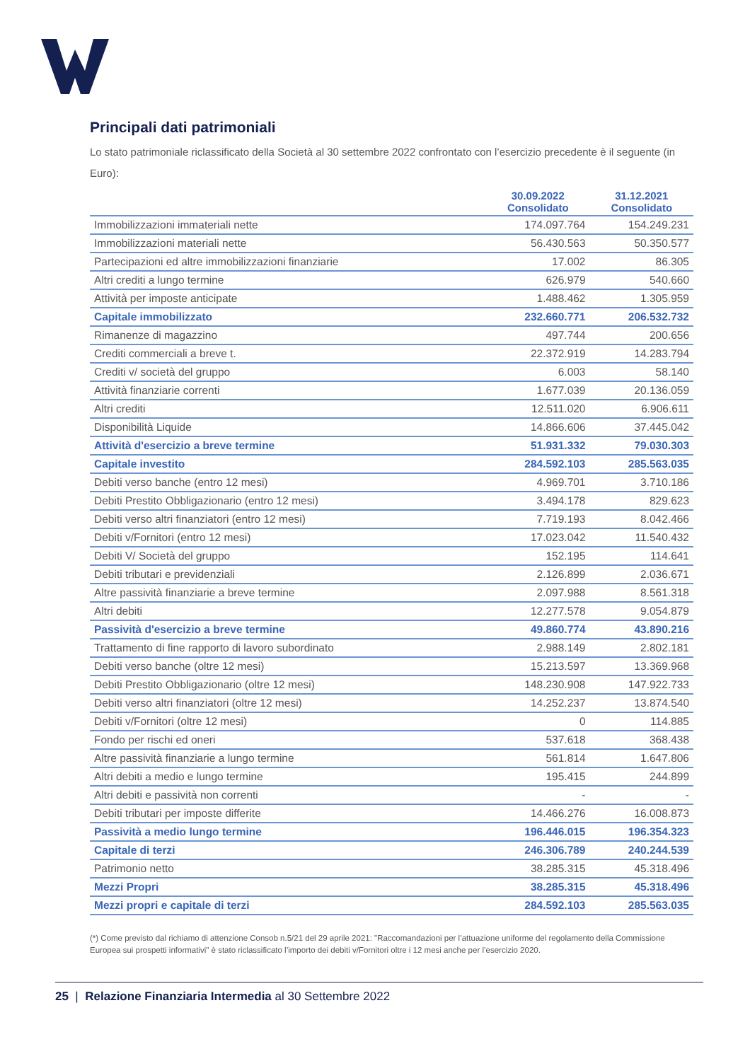Principali dati patrimoniali
Lo stato patrimoniale riclassificato della Società al 30 settembre 2022 confrontato con l’esercizio precedente è il seguente (in Euro):
| | 30.09.2022 Consolidato | 31.12.2021 Consolidato |
| --- | --- | --- |
| Immobilizzazioni immateriali nette | 174.097.764 | 154.249.231 |
| Immobilizzazioni materiali nette | 56.430.563 | 50.350.577 |
| Partecipazioni ed altre immobilizzazioni finanziarie | 17.002 | 86.305 |
| Altri crediti a lungo termine | 626.979 | 540.660 |
| Attività per imposte anticipate | 1.488.462 | 1.305.959 |
| Capitale immobilizzato | 232.660.771 | 206.532.732 |
| Rimanenze di magazzino | 497.744 | 200.656 |
| Crediti commerciali a breve t. | 22.372.919 | 14.283.794 |
| Crediti v/ società del gruppo | 6.003 | 58.140 |
| Attività finanziarie correnti | 1.677.039 | 20.136.059 |
| Altri crediti | 12.511.020 | 6.906.611 |
| Disponibilità Liquide | 14.866.606 | 37.445.042 |
| Attività d'esercizio a breve termine | 51.931.332 | 79.030.303 |
| Capitale investito | 284.592.103 | 285.563.035 |
| Debiti verso banche (entro 12 mesi) | 4.969.701 | 3.710.186 |
| Debiti Prestito Obbligazionario (entro 12 mesi) | 3.494.178 | 829.623 |
| Debiti verso altri finanziatori (entro 12 mesi) | 7.719.193 | 8.042.466 |
| Debiti v/Fornitori (entro 12 mesi) | 17.023.042 | 11.540.432 |
| Debiti V/ Società del gruppo | 152.195 | 114.641 |
| Debiti tributari e previdenziali | 2.126.899 | 2.036.671 |
| Altre passività finanziarie a breve termine | 2.097.988 | 8.561.318 |
| Altri debiti | 12.277.578 | 9.054.879 |
| Passività d'esercizio a breve termine | 49.860.774 | 43.890.216 |
| Trattamento di fine rapporto di lavoro subordinato | 2.988.149 | 2.802.181 |
| Debiti verso banche (oltre 12 mesi) | 15.213.597 | 13.369.968 |
| Debiti Prestito Obbligazionario (oltre 12 mesi) | 148.230.908 | 147.922.733 |
| Debiti verso altri finanziatori (oltre 12 mesi) | 14.252.237 | 13.874.540 |
| Debiti v/Fornitori (oltre 12 mesi) | 0 | 114.885 |
| Fondo per rischi ed oneri | 537.618 | 368.438 |
| Altre passività finanziarie a lungo termine | 561.814 | 1.647.806 |
| Altri debiti a medio e lungo termine | 195.415 | 244.899 |
| Altri debiti e passività non correnti | - | - |
| Debiti tributari per imposte differite | 14.466.276 | 16.008.873 |
| Passività a medio lungo termine | 196.446.015 | 196.354.323 |
| Capitale di terzi | 246.306.789 | 240.244.539 |
| Patrimonio netto | 38.285.315 | 45.318.496 |
| Mezzi Propri | 38.285.315 | 45.318.496 |
| Mezzi propri e capitale di terzi | 284.592.103 | 285.563.035 |
(*) Come previsto dal richiamo di attenzione Consob n.5/21 del 29 aprile 2021: "Raccomandazioni per l’attuazione uniforme del regolamento della Commissione Europea sui prospetti informativi" è stato riclassificato l’importo dei debiti v/Fornitori oltre i 12 mesi anche per l’esercizio 2020.
25 | Relazione Finanziaria Intermedia al 30 Settembre 2022